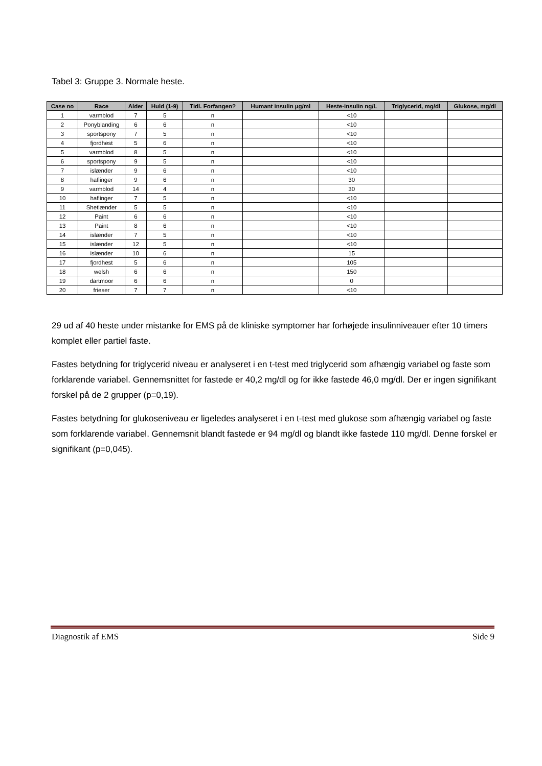Tabel 3: Gruppe 3. Normale heste.
| Case no | Race | Alder | Huld (1-9) | Tidl. Forfangen? | Humant insulin µg/ml | Heste-insulin ng/L | Triglycerid, mg/dl | Glukose, mg/dl |
| --- | --- | --- | --- | --- | --- | --- | --- | --- |
| 1 | varmblod | 7 | 5 | n | | <10 | | |
| 2 | Ponyblanding | 6 | 6 | n | | <10 | | |
| 3 | sportspony | 7 | 5 | n | | <10 | | |
| 4 | fjordhest | 5 | 6 | n | | <10 | | |
| 5 | varmblod | 8 | 5 | n | | <10 | | |
| 6 | sportspony | 9 | 5 | n | | <10 | | |
| 7 | islænder | 9 | 6 | n | | <10 | | |
| 8 | haflinger | 9 | 6 | n | | 30 | | |
| 9 | varmblod | 14 | 4 | n | | 30 | | |
| 10 | haflinger | 7 | 5 | n | | <10 | | |
| 11 | Shetlænder | 5 | 5 | n | | <10 | | |
| 12 | Paint | 6 | 6 | n | | <10 | | |
| 13 | Paint | 8 | 6 | n | | <10 | | |
| 14 | islænder | 7 | 5 | n | | <10 | | |
| 15 | islænder | 12 | 5 | n | | <10 | | |
| 16 | islænder | 10 | 6 | n | | 15 | | |
| 17 | fjordhest | 5 | 6 | n | | 105 | | |
| 18 | welsh | 6 | 6 | n | | 150 | | |
| 19 | dartmoor | 6 | 6 | n | | 0 | | |
| 20 | frieser | 7 | 7 | n | | <10 | | |
29 ud af 40 heste under mistanke for EMS på de kliniske symptomer har forhøjede insulinniveauer efter 10 timers komplet eller partiel faste.
Fastes betydning for triglycerid niveau er analyseret i en t-test med triglycerid som afhængig variabel og faste som forklarende variabel. Gennemsnittet for fastede er 40,2 mg/dl og for ikke fastede 46,0 mg/dl. Der er ingen signifikant forskel på de 2 grupper (p=0,19).
Fastes betydning for glukoseniveau er ligeledes analyseret i en t-test med glukose som afhængig variabel og faste som forklarende variabel. Gennemsnit blandt fastede er 94 mg/dl og blandt ikke fastede 110 mg/dl. Denne forskel er signifikant (p=0,045).
Diagnostik af EMS Side 9